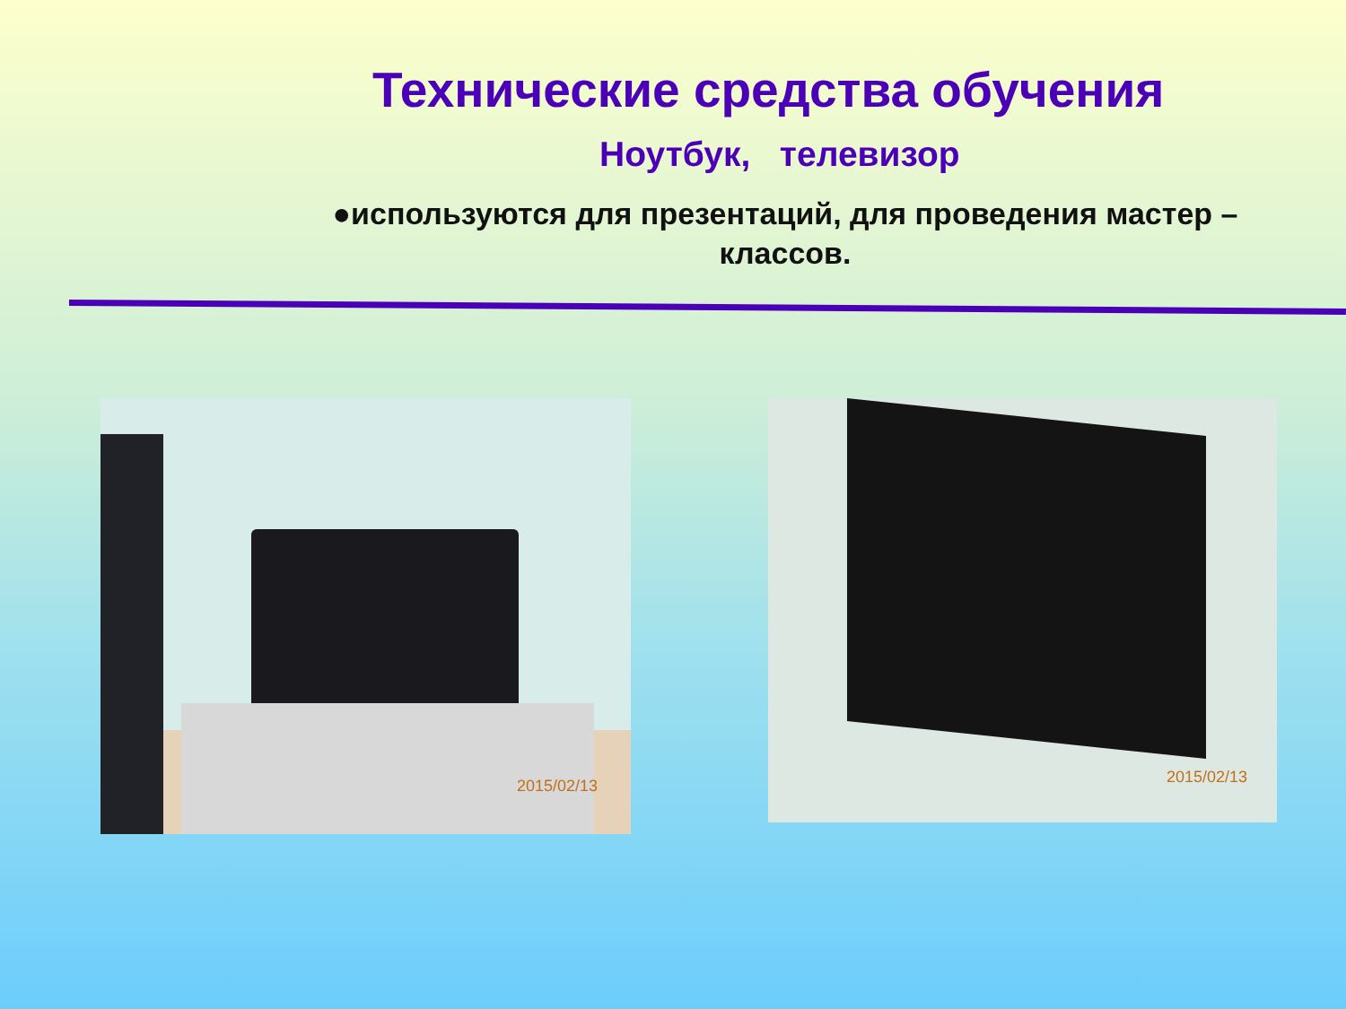Технические средства обучения
Ноутбук, телевизор
●используются для презентаций, для проведения мастер – классов.
2015/02/13 2015/02/13